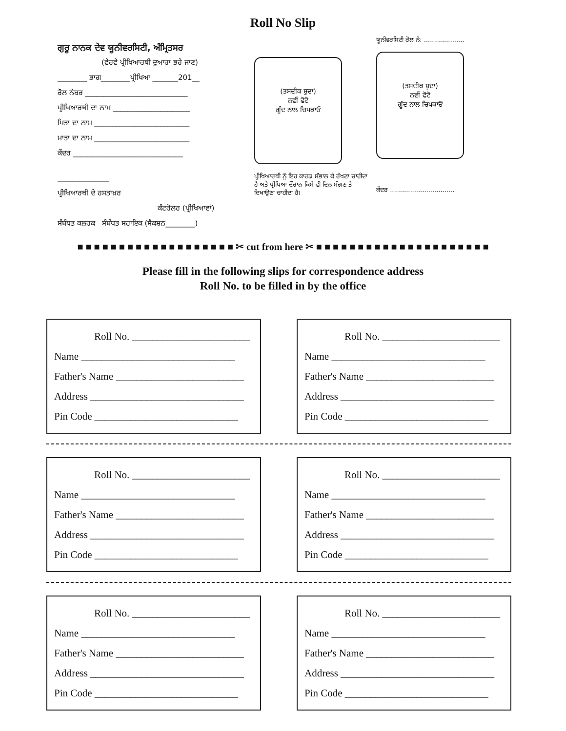Roll No Slip
ਗੁਰੂ ਨਾਨਕ ਦੇਵ ਯੂਨੀਵਰਸਿਟੀ, ਅੰਮ੍ਰਿਤਸਰ
(ਵੇਰਵੇ ਪ੍ਰੀਖਿਆਰਥੀ ਦੁਆਰਾ ਭਰੇ ਜਾਣ)
________ ਭਾਗ________ਪ੍ਰੀਖਿਆ _______201__
ਰੋਲ ਨੰਬਰ ____________________________
ਪ੍ਰੀਖਿਆਰਥੀ ਦਾ ਨਾਮ _____________________
ਪਿਤਾ ਦਾ ਨਾਮ __________________________
ਮਾਤਾ ਦਾ ਨਾਮ __________________________
ਕੇਂਦਰ ______________________________
______________
ਪ੍ਰੀਖਿਆਰਥੀ ਦੇ ਹਸਤਾਖ਼ਰ
ਕੰਟਰੋਲਰ (ਪ੍ਰੀਖਿਆਵਾਂ)
ਸੰਬੰਧਤ ਕਲਰਕ ਸੰਬੰਧਤ ਸਹਾਇਕ (ਸੈਕਸ਼ਨ________)
(ਤਸਦੀਕ ਸ਼ੁਦਾ)
ਨਵੀਂ ਫੋਟੋ
ਗੂੰਦ ਨਾਲ ਚਿਪਕਾਓ
ਪ੍ਰੀਖਿਆਰਥੀ ਨੂੰ ਇਹ ਕਾਰਡ ਸੰਭਾਲ ਕੇ ਰੱਖਣਾ ਚਾਹੀਦਾ ਹੈ ਅਤੇ ਪ੍ਰੀਖਿਆ ਦੌਰਾਨ ਕਿਸੇ ਵੀ ਦਿਨ ਮੰਗਣ ਤੇ ਦਿਖਾਉਣਾ ਚਾਹੀਦਾ ਹੈ।
ਯੂਨੀਵਰਸਿਟੀ ਰੋਲ ਨੰ: ....................
(ਤਸਦੀਕ ਸ਼ੁਦਾ)
ਨਵੀਂ ਫੋਟੋ
ਗੂੰਦ ਨਾਲ ਚਿਪਕਾਓ
ਕੇਂਦਰ ................................
■ ■ ■ ■ ■ ■ ■ ■ ■ ■ ■ ■ ■ ■ ■ ■ ■ ■ ■ ✂ cut from here ✂ ■ ■ ■ ■ ■ ■ ■ ■ ■ ■ ■ ■ ■ ■ ■ ■ ■ ■ ■ ■ ■
Please fill in the following slips for correspondence address
Roll No. to be filled in by the office
Roll No. _______________________
Name ______________________________
Father's Name _________________________
Address ______________________________
Pin Code ____________________________
Roll No. _______________________
Name ______________________________
Father's Name _________________________
Address ______________________________
Pin Code ____________________________
Roll No. _______________________
Name ______________________________
Father's Name _________________________
Address ______________________________
Pin Code ____________________________
Roll No. _______________________
Name ______________________________
Father's Name _________________________
Address ______________________________
Pin Code ____________________________
Roll No. _______________________
Name ______________________________
Father's Name _________________________
Address ______________________________
Pin Code ____________________________
Roll No. _______________________
Name ______________________________
Father's Name _________________________
Address ______________________________
Pin Code ____________________________